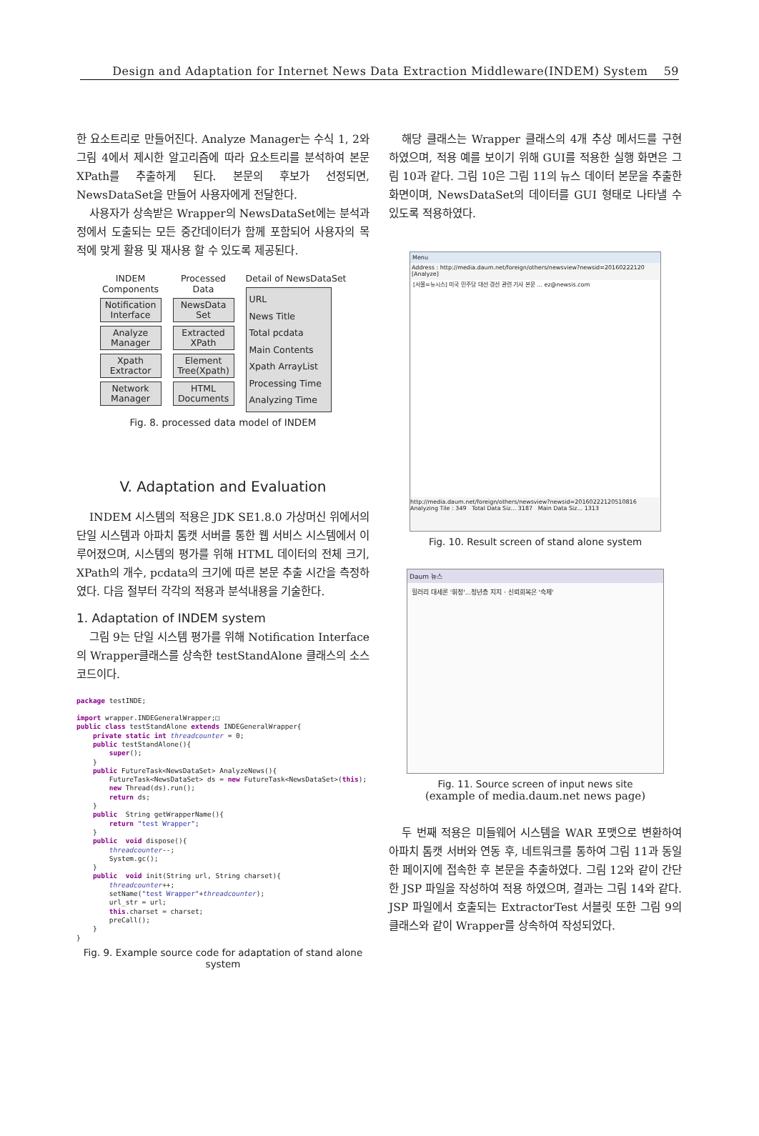Design and Adaptation for Internet News Data Extraction Middleware(INDEM) System 59
한 요소트리로 만들어진다. Analyze Manager는 수식 1, 2와 그림 4에서 제시한 알고리즘에 따라 요소트리를 분석하여 본문 XPath를 추출하게 된다. 본문의 후보가 선정되면, NewsDataSet을 만들어 사용자에게 전달한다.
사용자가 상속받은 Wrapper의 NewsDataSet에는 분석과정에서 도출되는 모든 중간데이터가 함께 포함되어 사용자의 목적에 맞게 활용 및 재사용 할 수 있도록 제공된다.
INDEM Components
Notification Interface
Analyze Manager
Xpath Extractor
Network Manager
Processed Data
NewsData Set
Extracted XPath
Element Tree(Xpath)
HTML Documents
Detail of NewsDataSet
URL
News Title
Total pcdata
Main Contents
Xpath ArrayList
Processing Time
Analyzing Time
Fig. 8. processed data model of INDEM
V. Adaptation and Evaluation
INDEM 시스템의 적용은 JDK SE1.8.0 가상머신 위에서의 단일 시스템과 아파치 톰캣 서버를 통한 웹 서비스 시스템에서 이루어졌으며, 시스템의 평가를 위해 HTML 데이터의 전체 크기, XPath의 개수, pcdata의 크기에 따른 본문 추출 시간을 측정하였다. 다음 절부터 각각의 적용과 분석내용을 기술한다.
1. Adaptation of INDEM system
그림 9는 단일 시스템 평가를 위해 Notification Interface의 Wrapper클래스를 상속한 testStandAlone 클래스의 소스코드이다.
package testINDE;

import wrapper.INDEGeneralWrapper;□
public class testStandAlone extends INDEGeneralWrapper{
    private static int threadcounter = 0;
    public testStandAlone(){
        super();
    }
    public FutureTask<NewsDataSet> AnalyzeNews(){
        FutureTask<NewsDataSet> ds = new FutureTask<NewsDataSet>(this);
        new Thread(ds).run();
        return ds;
    }
    public  String getWrapperName(){
        return "test Wrapper";
    }
    public  void dispose(){
        threadcounter--;
        System.gc();
    }
    public  void init(String url, String charset){
        threadcounter++;
        setName("test Wrapper"+threadcounter);
        url_str = url;
        this.charset = charset;
        preCall();
    }
}
Fig. 9. Example source code for adaptation of stand alone system
해당 클래스는 Wrapper 클래스의 4개 추상 메서드를 구현하였으며, 적용 예를 보이기 위해 GUI를 적용한 실행 화면은 그림 10과 같다. 그림 10은 그림 11의 뉴스 데이터 본문을 추출한 화면이며, NewsDataSet의 데이터를 GUI 형태로 나타낼 수 있도록 적용하였다.
Menu
Address : http://media.daum.net/foreign/others/newsview?newsid=20160222120 [Analyze]
[서울=뉴시스] 미국 민주당 대선 경선 관련 기사 본문 ... ez@newsis.com
http://media.daum.net/foreign/others/newsview?newsid=20160222120510816
Analyzing Tile : 349 Total Data Siz... 3187 Main Data Siz... 1313
Fig. 10. Result screen of stand alone system
Daum 뉴스
힐러리 대세론 '휘청'...청년층 지지 · 신뢰회복은 '숙제'
Fig. 11. Source screen of input news site
(example of media.daum.net news page)
두 번째 적용은 미들웨어 시스템을 WAR 포맷으로 변환하여 아파치 톰캣 서버와 연동 후, 네트워크를 통하여 그림 11과 동일한 페이지에 접속한 후 본문을 추출하였다. 그림 12와 같이 간단한 JSP 파일을 작성하여 적용 하였으며, 결과는 그림 14와 같다. JSP 파일에서 호출되는 ExtractorTest 서블릿 또한 그림 9의 클래스와 같이 Wrapper를 상속하여 작성되었다.